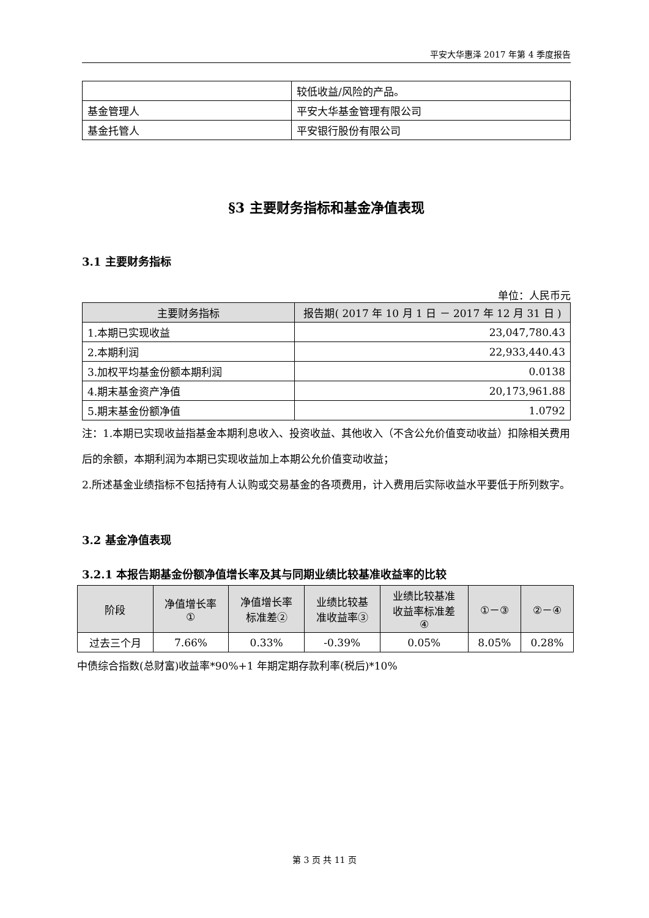平安大华惠泽 2017 年第 4 季度报告
| | 较低收益/风险的产品。 |
| 基金管理人 | 平安大华基金管理有限公司 |
| 基金托管人 | 平安银行股份有限公司 |
§3 主要财务指标和基金净值表现
3.1 主要财务指标
单位：人民币元
| 主要财务指标 | 报告期( 2017 年 10 月 1 日 － 2017 年 12 月 31 日 ) |
| --- | --- |
| 1.本期已实现收益 | 23,047,780.43 |
| 2.本期利润 | 22,933,440.43 |
| 3.加权平均基金份额本期利润 | 0.0138 |
| 4.期末基金资产净值 | 20,173,961.88 |
| 5.期末基金份额净值 | 1.0792 |
注：1.本期已实现收益指基金本期利息收入、投资收益、其他收入（不含公允价值变动收益）扣除相关费用后的余额，本期利润为本期已实现收益加上本期公允价值变动收益；
2.所述基金业绩指标不包括持有人认购或交易基金的各项费用，计入费用后实际收益水平要低于所列数字。
3.2 基金净值表现
3.2.1 本报告期基金份额净值增长率及其与同期业绩比较基准收益率的比较
| 阶段 | 净值增长率 ① | 净值增长率 标准差② | 业绩比较基 准收益率③ | 业绩比较基准 收益率标准差 ④ | ①－③ | ②－④ |
| --- | --- | --- | --- | --- | --- | --- |
| 过去三个月 | 7.66% | 0.33% | -0.39% | 0.05% | 8.05% | 0.28% |
中债综合指数(总财富)收益率*90%+1 年期定期存款利率(税后)*10%
第 3 页 共 11 页